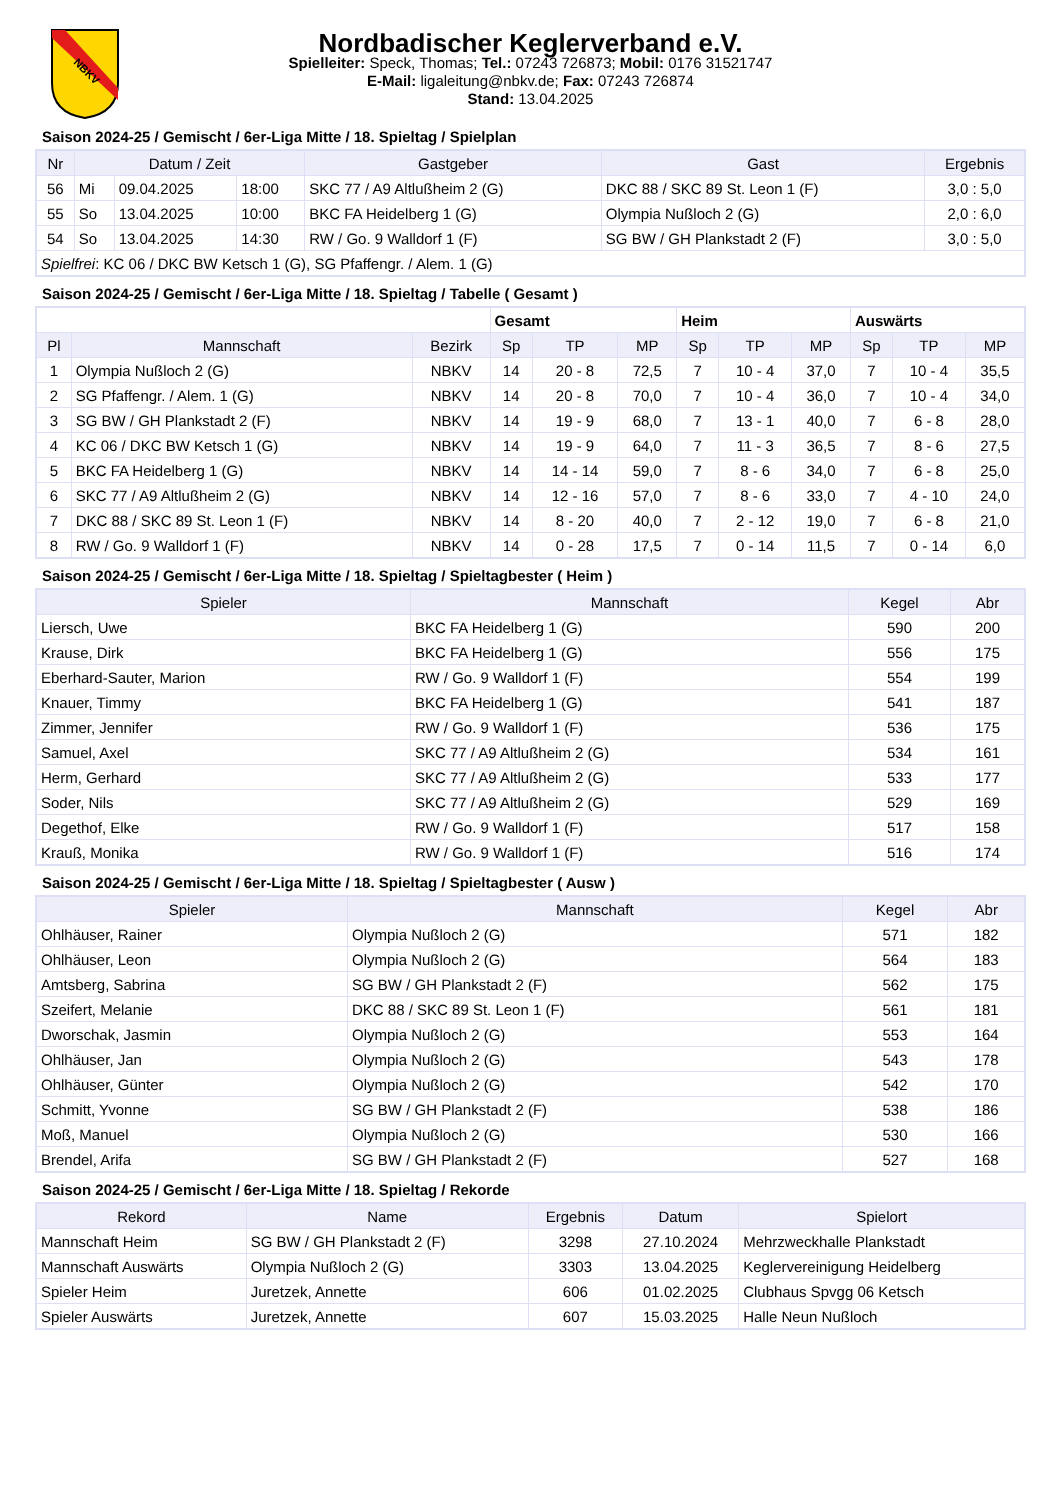NBKV
Nordbadischer Keglerverband e.V.
Spielleiter: Speck, Thomas; Tel.: 07243 726873; Mobil: 0176 31521747
E-Mail: ligaleitung@nbkv.de; Fax: 07243 726874
Stand: 13.04.2025
Saison 2024-25 / Gemischt / 6er-Liga Mitte / 18. Spieltag / Spielplan
| Nr | Datum / Zeit | | | Gastgeber | Gast | Ergebnis |
| --- | --- | --- | --- | --- | --- | --- |
| 56 | Mi | 09.04.2025 | 18:00 | SKC 77 / A9 Altlußheim 2 (G) | DKC 88 / SKC 89 St. Leon 1 (F) | 3,0 : 5,0 |
| 55 | So | 13.04.2025 | 10:00 | BKC FA Heidelberg 1 (G) | Olympia Nußloch 2 (G) | 2,0 : 6,0 |
| 54 | So | 13.04.2025 | 14:30 | RW / Go. 9 Walldorf 1 (F) | SG BW / GH Plankstadt 2 (F) | 3,0 : 5,0 |
| Spielfrei : KC 06 / DKC BW Ketsch 1 (G), SG Pfaffengr. / Alem. 1 (G) | | | | | | |
Saison 2024-25 / Gemischt / 6er-Liga Mitte / 18. Spieltag / Tabelle ( Gesamt )
| | | | Gesamt | | | Heim | | | Auswärts | | |
| Pl | Mannschaft | Bezirk | Sp | TP | MP | Sp | TP | MP | Sp | TP | MP |
| 1 | Olympia Nußloch 2 (G) | NBKV | 14 | 20 - 8 | 72,5 | 7 | 10 - 4 | 37,0 | 7 | 10 - 4 | 35,5 |
| 2 | SG Pfaffengr. / Alem. 1 (G) | NBKV | 14 | 20 - 8 | 70,0 | 7 | 10 - 4 | 36,0 | 7 | 10 - 4 | 34,0 |
| 3 | SG BW / GH Plankstadt 2 (F) | NBKV | 14 | 19 - 9 | 68,0 | 7 | 13 - 1 | 40,0 | 7 | 6 - 8 | 28,0 |
| 4 | KC 06 / DKC BW Ketsch 1 (G) | NBKV | 14 | 19 - 9 | 64,0 | 7 | 11 - 3 | 36,5 | 7 | 8 - 6 | 27,5 |
| 5 | BKC FA Heidelberg 1 (G) | NBKV | 14 | 14 - 14 | 59,0 | 7 | 8 - 6 | 34,0 | 7 | 6 - 8 | 25,0 |
| 6 | SKC 77 / A9 Altlußheim 2 (G) | NBKV | 14 | 12 - 16 | 57,0 | 7 | 8 - 6 | 33,0 | 7 | 4 - 10 | 24,0 |
| 7 | DKC 88 / SKC 89 St. Leon 1 (F) | NBKV | 14 | 8 - 20 | 40,0 | 7 | 2 - 12 | 19,0 | 7 | 6 - 8 | 21,0 |
| 8 | RW / Go. 9 Walldorf 1 (F) | NBKV | 14 | 0 - 28 | 17,5 | 7 | 0 - 14 | 11,5 | 7 | 0 - 14 | 6,0 |
Saison 2024-25 / Gemischt / 6er-Liga Mitte / 18. Spieltag / Spieltagbester ( Heim )
| Spieler | Mannschaft | Kegel | Abr |
| --- | --- | --- | --- |
| Liersch, Uwe | BKC FA Heidelberg 1 (G) | 590 | 200 |
| Krause, Dirk | BKC FA Heidelberg 1 (G) | 556 | 175 |
| Eberhard-Sauter, Marion | RW / Go. 9 Walldorf 1 (F) | 554 | 199 |
| Knauer, Timmy | BKC FA Heidelberg 1 (G) | 541 | 187 |
| Zimmer, Jennifer | RW / Go. 9 Walldorf 1 (F) | 536 | 175 |
| Samuel, Axel | SKC 77 / A9 Altlußheim 2 (G) | 534 | 161 |
| Herm, Gerhard | SKC 77 / A9 Altlußheim 2 (G) | 533 | 177 |
| Soder, Nils | SKC 77 / A9 Altlußheim 2 (G) | 529 | 169 |
| Degethof, Elke | RW / Go. 9 Walldorf 1 (F) | 517 | 158 |
| Krauß, Monika | RW / Go. 9 Walldorf 1 (F) | 516 | 174 |
Saison 2024-25 / Gemischt / 6er-Liga Mitte / 18. Spieltag / Spieltagbester ( Ausw )
| Spieler | Mannschaft | Kegel | Abr |
| --- | --- | --- | --- |
| Ohlhäuser, Rainer | Olympia Nußloch 2 (G) | 571 | 182 |
| Ohlhäuser, Leon | Olympia Nußloch 2 (G) | 564 | 183 |
| Amtsberg, Sabrina | SG BW / GH Plankstadt 2 (F) | 562 | 175 |
| Szeifert, Melanie | DKC 88 / SKC 89 St. Leon 1 (F) | 561 | 181 |
| Dworschak, Jasmin | Olympia Nußloch 2 (G) | 553 | 164 |
| Ohlhäuser, Jan | Olympia Nußloch 2 (G) | 543 | 178 |
| Ohlhäuser, Günter | Olympia Nußloch 2 (G) | 542 | 170 |
| Schmitt, Yvonne | SG BW / GH Plankstadt 2 (F) | 538 | 186 |
| Moß, Manuel | Olympia Nußloch 2 (G) | 530 | 166 |
| Brendel, Arifa | SG BW / GH Plankstadt 2 (F) | 527 | 168 |
Saison 2024-25 / Gemischt / 6er-Liga Mitte / 18. Spieltag / Rekorde
| Rekord | Name | Ergebnis | Datum | Spielort |
| --- | --- | --- | --- | --- |
| Mannschaft Heim | SG BW / GH Plankstadt 2 (F) | 3298 | 27.10.2024 | Mehrzweckhalle Plankstadt |
| Mannschaft Auswärts | Olympia Nußloch 2 (G) | 3303 | 13.04.2025 | Keglervereinigung Heidelberg |
| Spieler Heim | Juretzek, Annette | 606 | 01.02.2025 | Clubhaus Spvgg 06 Ketsch |
| Spieler Auswärts | Juretzek, Annette | 607 | 15.03.2025 | Halle Neun Nußloch |